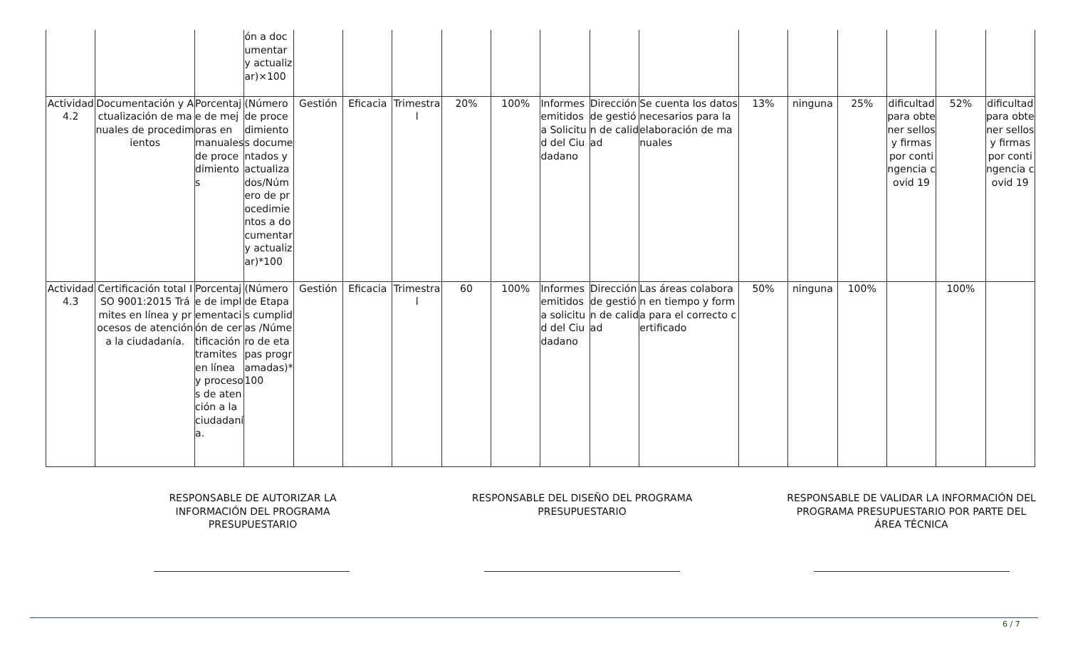| | | | ón a documentar y actualizar)×100 | | | | | | | | | | | | | | |
| Actividad 4.2 | Documentación y Actualización de manuales de procedimientos | Porcentaje de mejoras en manuales de procedimientos | (Número de procedimientos documentados y actualizados/Número de procedimientos a documentar y actualizar)*100 | Gestión | Eficacia | Trimestral | 20% | 100% | Informes emitidos a Solicitud del Ciudadano | Dirección de gestión de calidad | Se cuenta los datos necesarios para la elaboración de manuales | 13% | ninguna | 25% | dificultad para obtener sellos y firmas por contingencia covid 19 | 52% | dificultad para obtener sellos y firmas por contingencia covid 19 |
| Actividad 4.3 | Certificación total ISO 9001:2015 Trámites en línea y procesos de atención a la ciudadanía. | Porcentaje de implementación de certificación tramites en línea y procesos de atención a la ciudadanía. | (Número de Etapas cumplidas /Número de etapas programadas)*100 | Gestión | Eficacia | Trimestral | 60 | 100% | Informes emitidos a solicitud del Ciudadano | Dirección de gestión de calidad | Las áreas colaboran en tiempo y forma para el correcto certificado | 50% | ninguna | 100% | | 100% | |
RESPONSABLE DE AUTORIZAR LA INFORMACIÓN DEL PROGRAMA PRESUPUESTARIO
RESPONSABLE DEL DISEÑO DEL PROGRAMA PRESUPUESTARIO
RESPONSABLE DE VALIDAR LA INFORMACIÓN DEL PROGRAMA PRESUPUESTARIO POR PARTE DEL ÁREA TÉCNICA
6 / 7